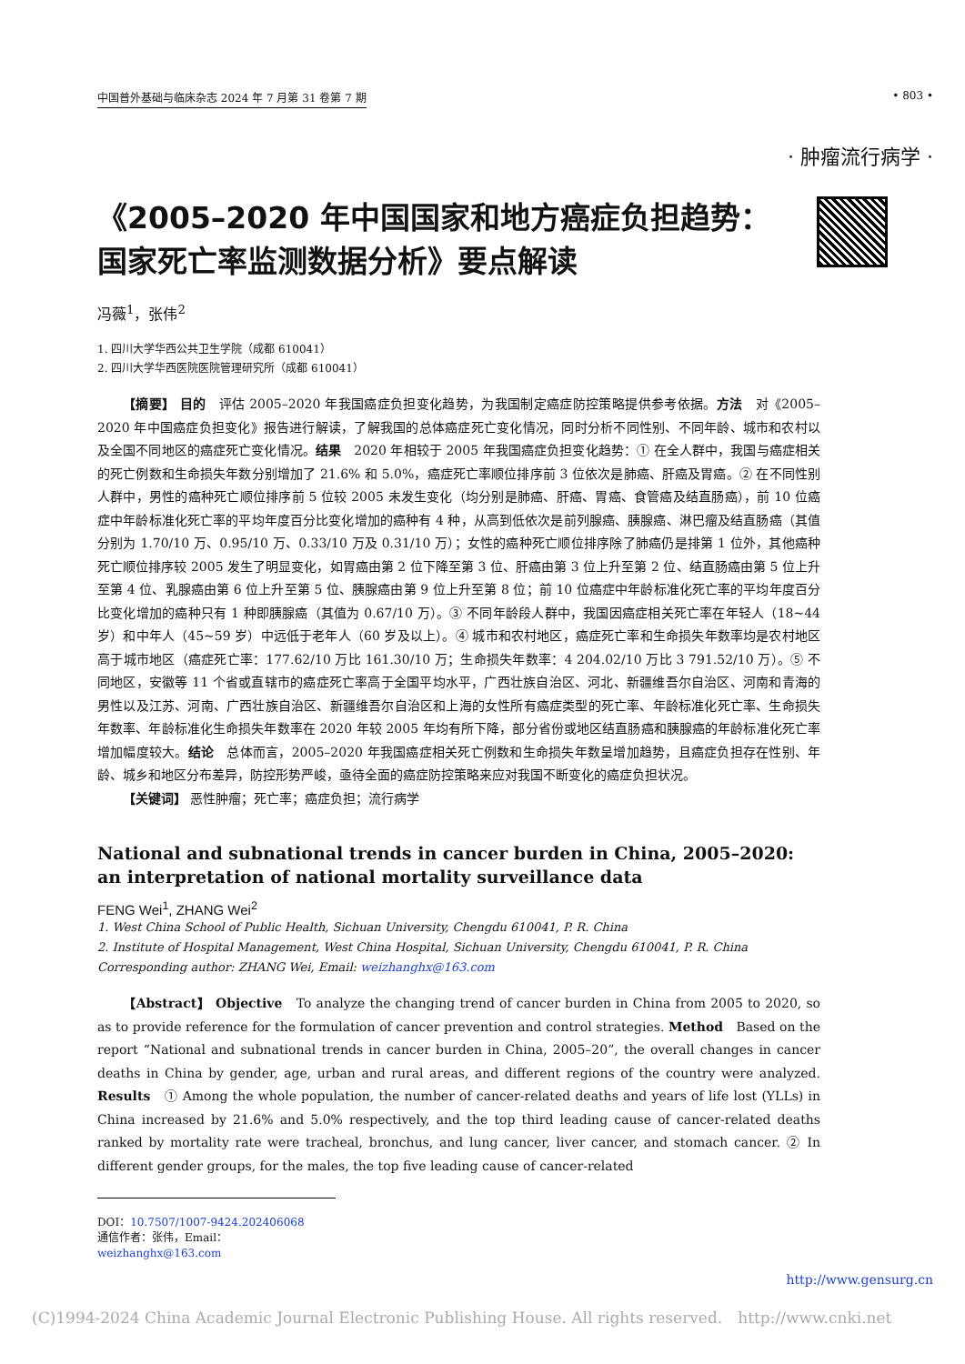中国普外基础与临床杂志 2024 年 7 月第 31 卷第 7 期 • 803 •
· 肿瘤流行病学 ·
《2005–2020 年中国国家和地方癌症负担趋势：
国家死亡率监测数据分析》要点解读
冯薇<sup>1</sup>，张伟<sup>2</sup>
1. 四川大学华西公共卫生学院（成都 610041）
2. 四川大学华西医院医院管理研究所（成都 610041）
【摘要】 目的　评估 2005–2020 年我国癌症负担变化趋势，为我国制定癌症防控策略提供参考依据。方法　对《2005–2020 年中国癌症负担变化》报告进行解读，了解我国的总体癌症死亡变化情况，同时分析不同性别、不同年龄、城市和农村以及全国不同地区的癌症死亡变化情况。结果　2020 年相较于 2005 年我国癌症负担变化趋势：① 在全人群中，我国与癌症相关的死亡例数和生命损失年数分别增加了 21.6% 和 5.0%，癌症死亡率顺位排序前 3 位依次是肺癌、肝癌及胃癌。② 在不同性别人群中，男性的癌种死亡顺位排序前 5 位较 2005 未发生变化（均分别是肺癌、肝癌、胃癌、食管癌及结直肠癌），前 10 位癌症中年龄标准化死亡率的平均年度百分比变化增加的癌种有 4 种，从高到低依次是前列腺癌、胰腺癌、淋巴瘤及结直肠癌（其值分别为 1.70/10 万、0.95/10 万、0.33/10 万及 0.31/10 万）；女性的癌种死亡顺位排序除了肺癌仍是排第 1 位外，其他癌种死亡顺位排序较 2005 发生了明显变化，如胃癌由第 2 位下降至第 3 位、肝癌由第 3 位上升至第 2 位、结直肠癌由第 5 位上升至第 4 位、乳腺癌由第 6 位上升至第 5 位、胰腺癌由第 9 位上升至第 8 位；前 10 位癌症中年龄标准化死亡率的平均年度百分比变化增加的癌种只有 1 种即胰腺癌（其值为 0.67/10 万）。③ 不同年龄段人群中，我国因癌症相关死亡率在年轻人（18~44 岁）和中年人（45~59 岁）中远低于老年人（60 岁及以上）。④ 城市和农村地区，癌症死亡率和生命损失年数率均是农村地区高于城市地区（癌症死亡率：177.62/10 万比 161.30/10 万；生命损失年数率：4 204.02/10 万比 3 791.52/10 万）。⑤ 不同地区，安徽等 11 个省或直辖市的癌症死亡率高于全国平均水平，广西壮族自治区、河北、新疆维吾尔自治区、河南和青海的男性以及江苏、河南、广西壮族自治区、新疆维吾尔自治区和上海的女性所有癌症类型的死亡率、年龄标准化死亡率、生命损失年数率、年龄标准化生命损失年数率在 2020 年较 2005 年均有所下降，部分省份或地区结直肠癌和胰腺癌的年龄标准化死亡率增加幅度较大。结论　总体而言，2005–2020 年我国癌症相关死亡例数和生命损失年数呈增加趋势，且癌症负担存在性别、年龄、城乡和地区分布差异，防控形势严峻，亟待全面的癌症防控策略来应对我国不断变化的癌症负担状况。
【关键词】 恶性肿瘤；死亡率；癌症负担；流行病学
National and subnational trends in cancer burden in China, 2005–2020: an interpretation of national mortality surveillance data
FENG Wei<sup>1</sup>, ZHANG Wei<sup>2</sup>
1. West China School of Public Health, Sichuan University, Chengdu 610041, P. R. China
2. Institute of Hospital Management, West China Hospital, Sichuan University, Chengdu 610041, P. R. China
Corresponding author: ZHANG Wei, Email: weizhanghx@163.com
【Abstract】 Objective　To analyze the changing trend of cancer burden in China from 2005 to 2020, so as to provide reference for the formulation of cancer prevention and control strategies. Method　Based on the report “National and subnational trends in cancer burden in China, 2005–20”, the overall changes in cancer deaths in China by gender, age, urban and rural areas, and different regions of the country were analyzed. Results　① Among the whole population, the number of cancer-related deaths and years of life lost (YLLs) in China increased by 21.6% and 5.0% respectively, and the top third leading cause of cancer-related deaths ranked by mortality rate were tracheal, bronchus, and lung cancer, liver cancer, and stomach cancer. ② In different gender groups, for the males, the top five leading cause of cancer-related
DOI：10.7507/1007-9424.202406068
通信作者：张伟，Email：weizhanghx@163.com
http://www.gensurg.cn
(C)1994-2024 China Academic Journal Electronic Publishing House. All rights reserved.　http://www.cnki.net